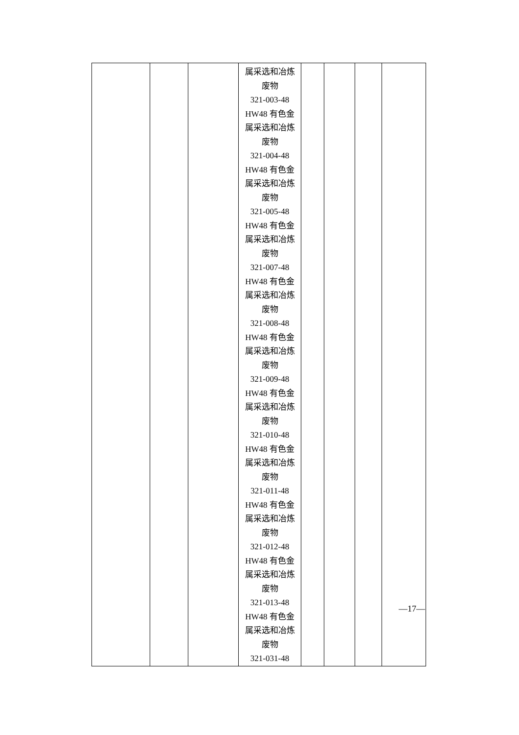| | | | 属采选和冶炼 废物 321-003-48 HW48 有色金 属采选和冶炼 废物 321-004-48 HW48 有色金 属采选和冶炼 废物 321-005-48 HW48 有色金 属采选和冶炼 废物 321-007-48 HW48 有色金 属采选和冶炼 废物 321-008-48 HW48 有色金 属采选和冶炼 废物 321-009-48 HW48 有色金 属采选和冶炼 废物 321-010-48 HW48 有色金 属采选和冶炼 废物 321-011-48 HW48 有色金 属采选和冶炼 废物 321-012-48 HW48 有色金 属采选和冶炼 废物 321-013-48 HW48 有色金 属采选和冶炼 废物 321-031-48 | | | | |
—17—